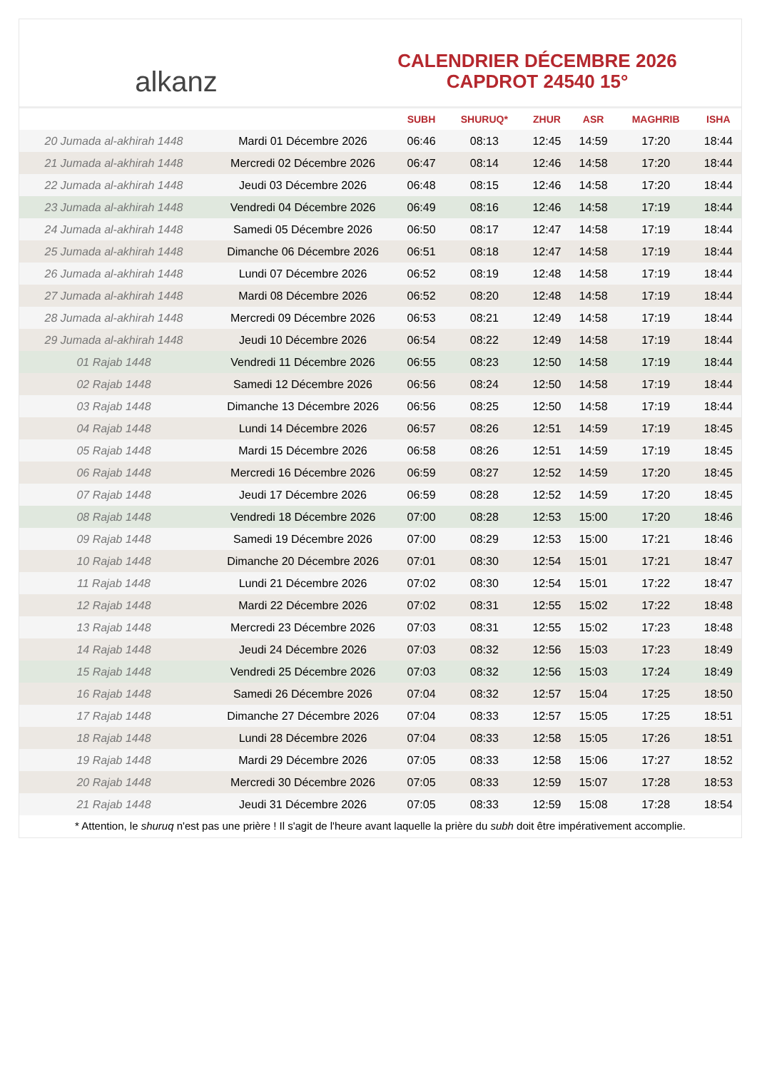alkanz
CALENDRIER DÉCEMBRE 2026
CAPDROT 24540 15°
| | | SUBH | SHURUQ* | ZHUR | ASR | MAGHRIB | ISHA |
| --- | --- | --- | --- | --- | --- | --- | --- |
| 20 Jumada al-akhirah 1448 | Mardi 01 Décembre 2026 | 06:46 | 08:13 | 12:45 | 14:59 | 17:20 | 18:44 |
| 21 Jumada al-akhirah 1448 | Mercredi 02 Décembre 2026 | 06:47 | 08:14 | 12:46 | 14:58 | 17:20 | 18:44 |
| 22 Jumada al-akhirah 1448 | Jeudi 03 Décembre 2026 | 06:48 | 08:15 | 12:46 | 14:58 | 17:20 | 18:44 |
| 23 Jumada al-akhirah 1448 | Vendredi 04 Décembre 2026 | 06:49 | 08:16 | 12:46 | 14:58 | 17:19 | 18:44 |
| 24 Jumada al-akhirah 1448 | Samedi 05 Décembre 2026 | 06:50 | 08:17 | 12:47 | 14:58 | 17:19 | 18:44 |
| 25 Jumada al-akhirah 1448 | Dimanche 06 Décembre 2026 | 06:51 | 08:18 | 12:47 | 14:58 | 17:19 | 18:44 |
| 26 Jumada al-akhirah 1448 | Lundi 07 Décembre 2026 | 06:52 | 08:19 | 12:48 | 14:58 | 17:19 | 18:44 |
| 27 Jumada al-akhirah 1448 | Mardi 08 Décembre 2026 | 06:52 | 08:20 | 12:48 | 14:58 | 17:19 | 18:44 |
| 28 Jumada al-akhirah 1448 | Mercredi 09 Décembre 2026 | 06:53 | 08:21 | 12:49 | 14:58 | 17:19 | 18:44 |
| 29 Jumada al-akhirah 1448 | Jeudi 10 Décembre 2026 | 06:54 | 08:22 | 12:49 | 14:58 | 17:19 | 18:44 |
| 01 Rajab 1448 | Vendredi 11 Décembre 2026 | 06:55 | 08:23 | 12:50 | 14:58 | 17:19 | 18:44 |
| 02 Rajab 1448 | Samedi 12 Décembre 2026 | 06:56 | 08:24 | 12:50 | 14:58 | 17:19 | 18:44 |
| 03 Rajab 1448 | Dimanche 13 Décembre 2026 | 06:56 | 08:25 | 12:50 | 14:58 | 17:19 | 18:44 |
| 04 Rajab 1448 | Lundi 14 Décembre 2026 | 06:57 | 08:26 | 12:51 | 14:59 | 17:19 | 18:45 |
| 05 Rajab 1448 | Mardi 15 Décembre 2026 | 06:58 | 08:26 | 12:51 | 14:59 | 17:19 | 18:45 |
| 06 Rajab 1448 | Mercredi 16 Décembre 2026 | 06:59 | 08:27 | 12:52 | 14:59 | 17:20 | 18:45 |
| 07 Rajab 1448 | Jeudi 17 Décembre 2026 | 06:59 | 08:28 | 12:52 | 14:59 | 17:20 | 18:45 |
| 08 Rajab 1448 | Vendredi 18 Décembre 2026 | 07:00 | 08:28 | 12:53 | 15:00 | 17:20 | 18:46 |
| 09 Rajab 1448 | Samedi 19 Décembre 2026 | 07:00 | 08:29 | 12:53 | 15:00 | 17:21 | 18:46 |
| 10 Rajab 1448 | Dimanche 20 Décembre 2026 | 07:01 | 08:30 | 12:54 | 15:01 | 17:21 | 18:47 |
| 11 Rajab 1448 | Lundi 21 Décembre 2026 | 07:02 | 08:30 | 12:54 | 15:01 | 17:22 | 18:47 |
| 12 Rajab 1448 | Mardi 22 Décembre 2026 | 07:02 | 08:31 | 12:55 | 15:02 | 17:22 | 18:48 |
| 13 Rajab 1448 | Mercredi 23 Décembre 2026 | 07:03 | 08:31 | 12:55 | 15:02 | 17:23 | 18:48 |
| 14 Rajab 1448 | Jeudi 24 Décembre 2026 | 07:03 | 08:32 | 12:56 | 15:03 | 17:23 | 18:49 |
| 15 Rajab 1448 | Vendredi 25 Décembre 2026 | 07:03 | 08:32 | 12:56 | 15:03 | 17:24 | 18:49 |
| 16 Rajab 1448 | Samedi 26 Décembre 2026 | 07:04 | 08:32 | 12:57 | 15:04 | 17:25 | 18:50 |
| 17 Rajab 1448 | Dimanche 27 Décembre 2026 | 07:04 | 08:33 | 12:57 | 15:05 | 17:25 | 18:51 |
| 18 Rajab 1448 | Lundi 28 Décembre 2026 | 07:04 | 08:33 | 12:58 | 15:05 | 17:26 | 18:51 |
| 19 Rajab 1448 | Mardi 29 Décembre 2026 | 07:05 | 08:33 | 12:58 | 15:06 | 17:27 | 18:52 |
| 20 Rajab 1448 | Mercredi 30 Décembre 2026 | 07:05 | 08:33 | 12:59 | 15:07 | 17:28 | 18:53 |
| 21 Rajab 1448 | Jeudi 31 Décembre 2026 | 07:05 | 08:33 | 12:59 | 15:08 | 17:28 | 18:54 |
* Attention, le shuruq n'est pas une prière ! Il s'agit de l'heure avant laquelle la prière du subh doit être impérativement accomplie.